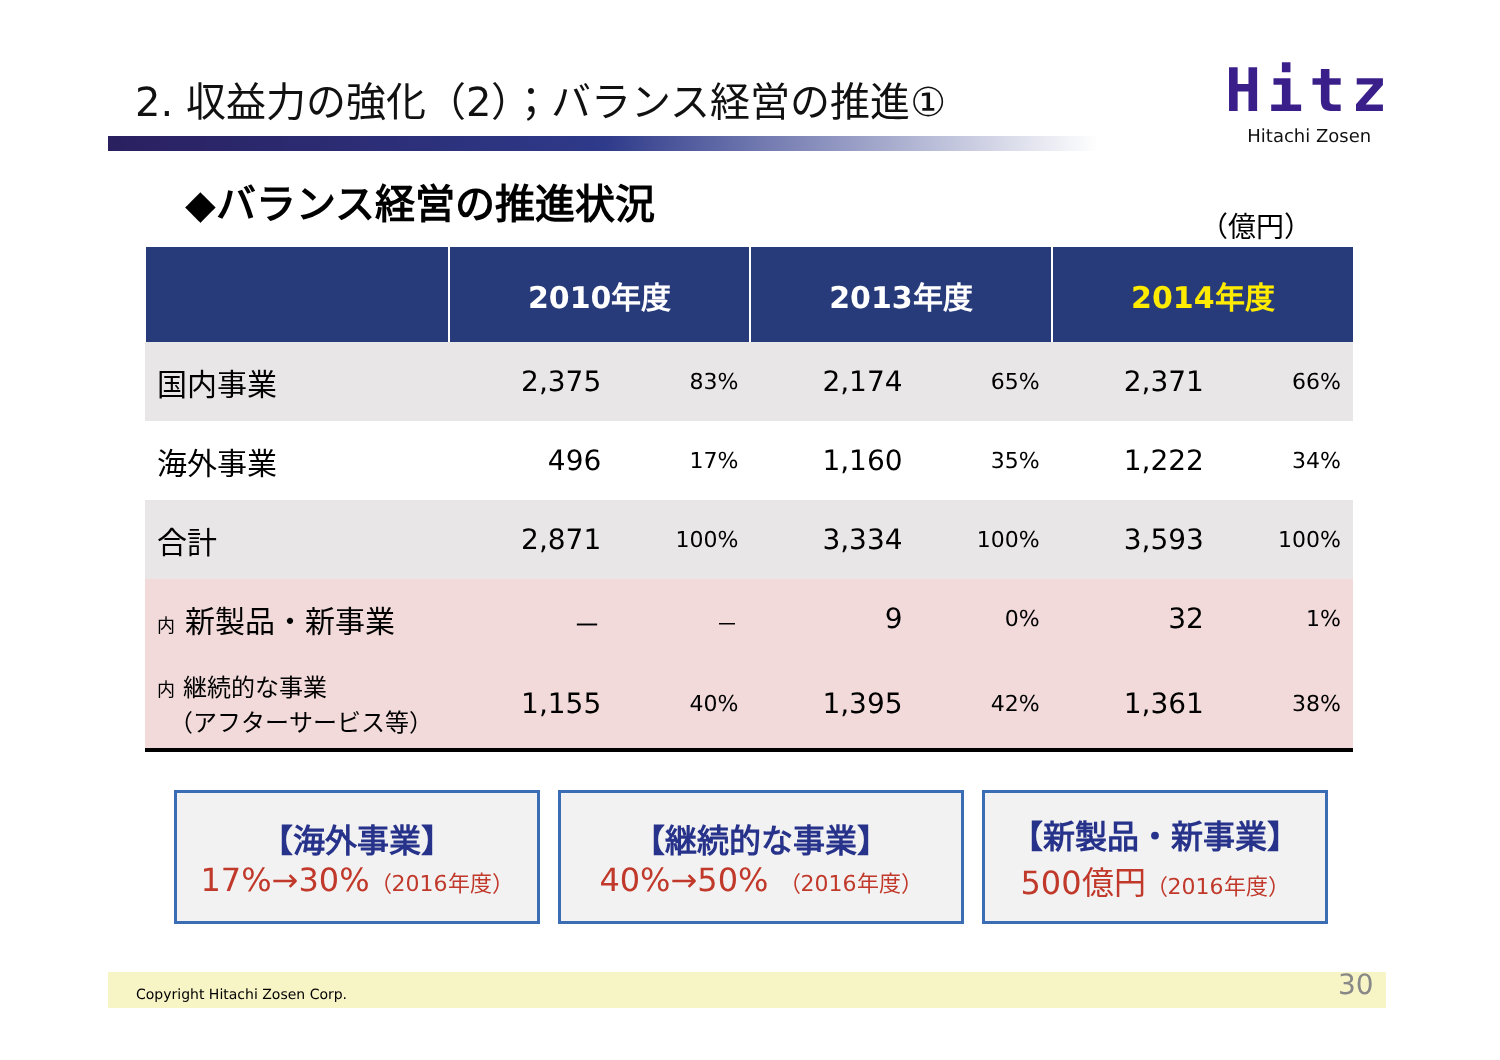2. 収益力の強化（2）；バランス経営の推進①
Hitz
Hitachi Zosen
◆バランス経営の推進状況
（億円）
| | 2010年度 | | 2013年度 | | 2014年度 | |
| --- | --- | --- | --- | --- | --- | --- |
| 国内事業 | 2,375 | 83% | 2,174 | 65% | 2,371 | 66% |
| 海外事業 | 496 | 17% | 1,160 | 35% | 1,222 | 34% |
| 合計 | 2,871 | 100% | 3,334 | 100% | 3,593 | 100% |
| 内 新製品・新事業 | － | － | 9 | 0% | 32 | 1% |
| 内 継続的な事業 （アフターサービス等） | 1,155 | 40% | 1,395 | 42% | 1,361 | 38% |
【海外事業】
17%→30%（2016年度）
【継続的な事業】
40%→50% （2016年度）
【新製品・新事業】
500億円（2016年度）
Copyright Hitachi Zosen Corp. 30